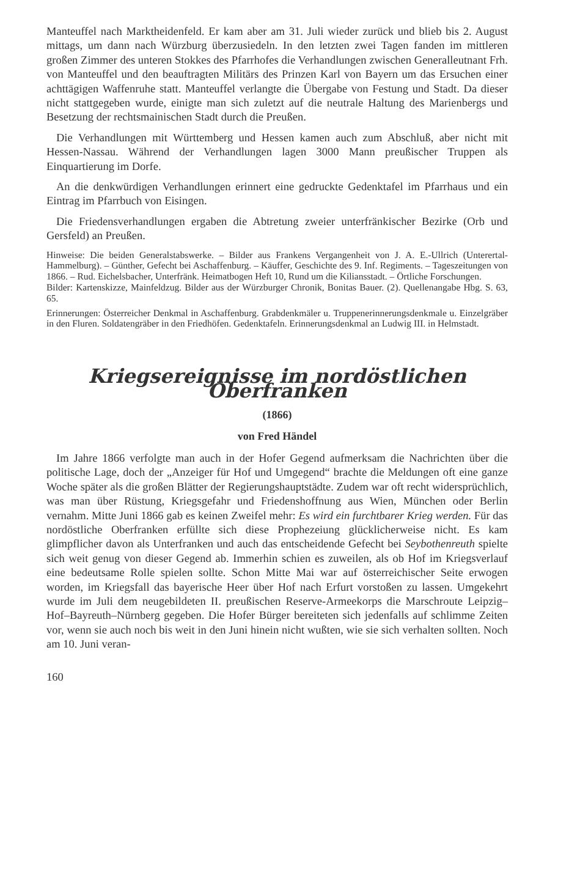Manteuffel nach Marktheidenfeld. Er kam aber am 31. Juli wieder zurück und blieb bis 2. August mittags, um dann nach Würzburg überzusiedeln. In den letzten zwei Tagen fanden im mittleren großen Zimmer des unteren Stokkes des Pfarrhofes die Verhandlungen zwischen Generalleutnant Frh. von Manteuffel und den beauftragten Militärs des Prinzen Karl von Bayern um das Ersuchen einer achttägigen Waffenruhe statt. Manteuffel verlangte die Übergabe von Festung und Stadt. Da dieser nicht stattgegeben wurde, einigte man sich zuletzt auf die neutrale Haltung des Marienbergs und Besetzung der rechtsmainischen Stadt durch die Preußen.
Die Verhandlungen mit Württemberg und Hessen kamen auch zum Abschluß, aber nicht mit Hessen-Nassau. Während der Verhandlungen lagen 3000 Mann preußischer Truppen als Einquartierung im Dorfe.
An die denkwürdigen Verhandlungen erinnert eine gedruckte Gedenktafel im Pfarrhaus und ein Eintrag im Pfarrbuch von Eisingen.
Die Friedensverhandlungen ergaben die Abtretung zweier unterfränkischer Bezirke (Orb und Gersfeld) an Preußen.
Hinweise: Die beiden Generalstabswerke. – Bilder aus Frankens Vergangenheit von J. A. E.-Ullrich (Unterertal-Hammelburg). – Günther, Gefecht bei Aschaffenburg. – Käuffer, Geschichte des 9. Inf. Regiments. – Tageszeitungen von 1866. – Rud. Eichelsbacher, Unterfränk. Heimatbogen Heft 10, Rund um die Kiliansstadt. – Örtliche Forschungen.
Bilder: Kartenskizze, Mainfeldzug. Bilder aus der Würzburger Chronik, Bonitas Bauer. (2). Quellenangabe Hbg. S. 63, 65.
Erinnerungen: Österreicher Denkmal in Aschaffenburg. Grabdenkmäler u. Truppenerinnerungsdenkmale u. Einzelgräber in den Fluren. Soldatengräber in den Friedhöfen. Gedenktafeln. Erinnerungsdenkmal an Ludwig III. in Helmstadt.
Kriegsereignisse im nordöstlichen Oberfranken
(1866)
von Fred Händel
Im Jahre 1866 verfolgte man auch in der Hofer Gegend aufmerksam die Nachrichten über die politische Lage, doch der „Anzeiger für Hof und Umgegend“ brachte die Meldungen oft eine ganze Woche später als die großen Blätter der Regierungshauptstädte. Zudem war oft recht widersprüchlich, was man über Rüstung, Kriegsgefahr und Friedenshoffnung aus Wien, München oder Berlin vernahm. Mitte Juni 1866 gab es keinen Zweifel mehr: Es wird ein furchtbarer Krieg werden. Für das nordöstliche Oberfranken erfüllte sich diese Prophezeiung glücklicherweise nicht. Es kam glimpflicher davon als Unterfranken und auch das entscheidende Gefecht bei Seybothenreuth spielte sich weit genug von dieser Gegend ab. Immerhin schien es zuweilen, als ob Hof im Kriegsverlauf eine bedeutsame Rolle spielen sollte. Schon Mitte Mai war auf österreichischer Seite erwogen worden, im Kriegsfall das bayerische Heer über Hof nach Erfurt vorstoßen zu lassen. Umgekehrt wurde im Juli dem neugebildeten II. preußischen Reserve-Armeekorps die Marschroute Leipzig–Hof–Bayreuth–Nürnberg gegeben. Die Hofer Bürger bereiteten sich jedenfalls auf schlimme Zeiten vor, wenn sie auch noch bis weit in den Juni hinein nicht wußten, wie sie sich verhalten sollten. Noch am 10. Juni veran-
160